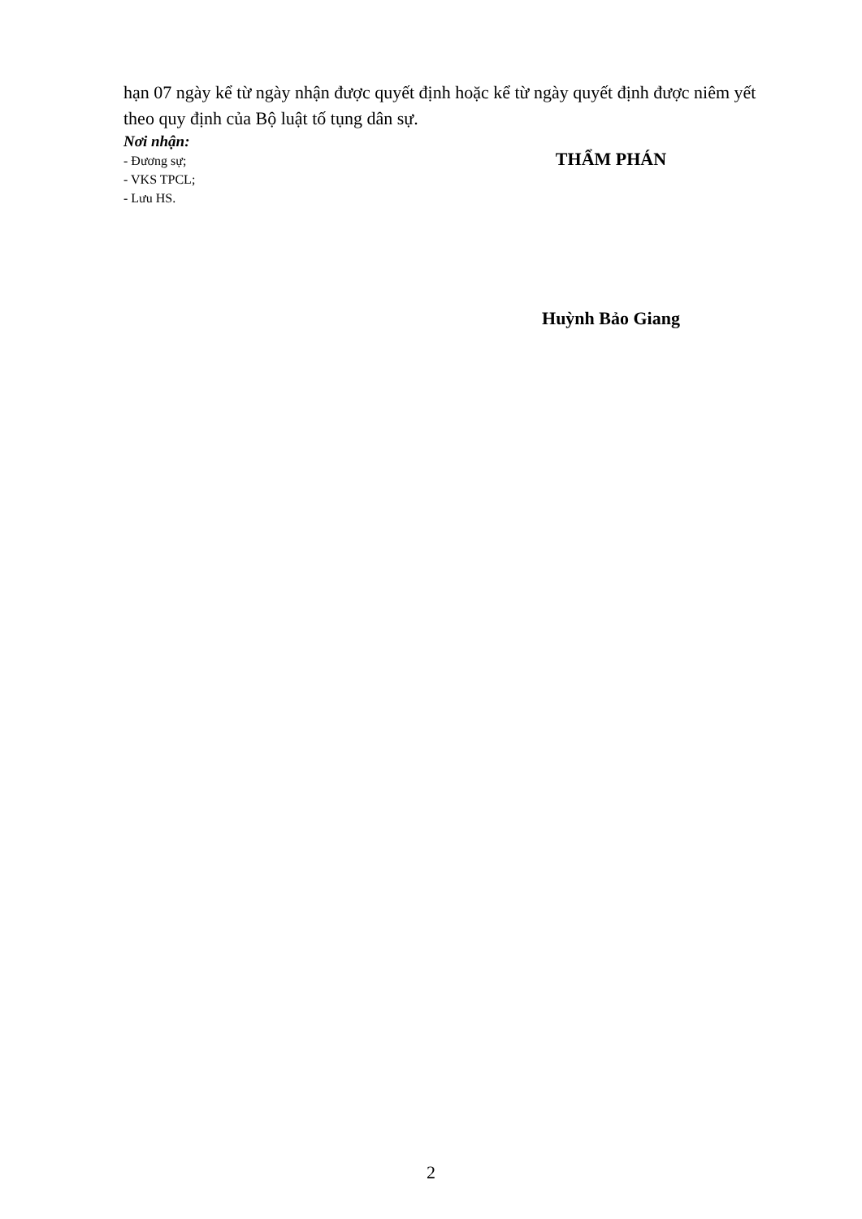hạn 07 ngày kể từ ngày nhận được quyết định hoặc kể từ ngày quyết định được niêm yết theo quy định của Bộ luật tố tụng dân sự.
Nơi nhận:
- Đương sự;
- VKS TPCL;
- Lưu HS.
THẨM PHÁN
Huỳnh Bảo Giang
2